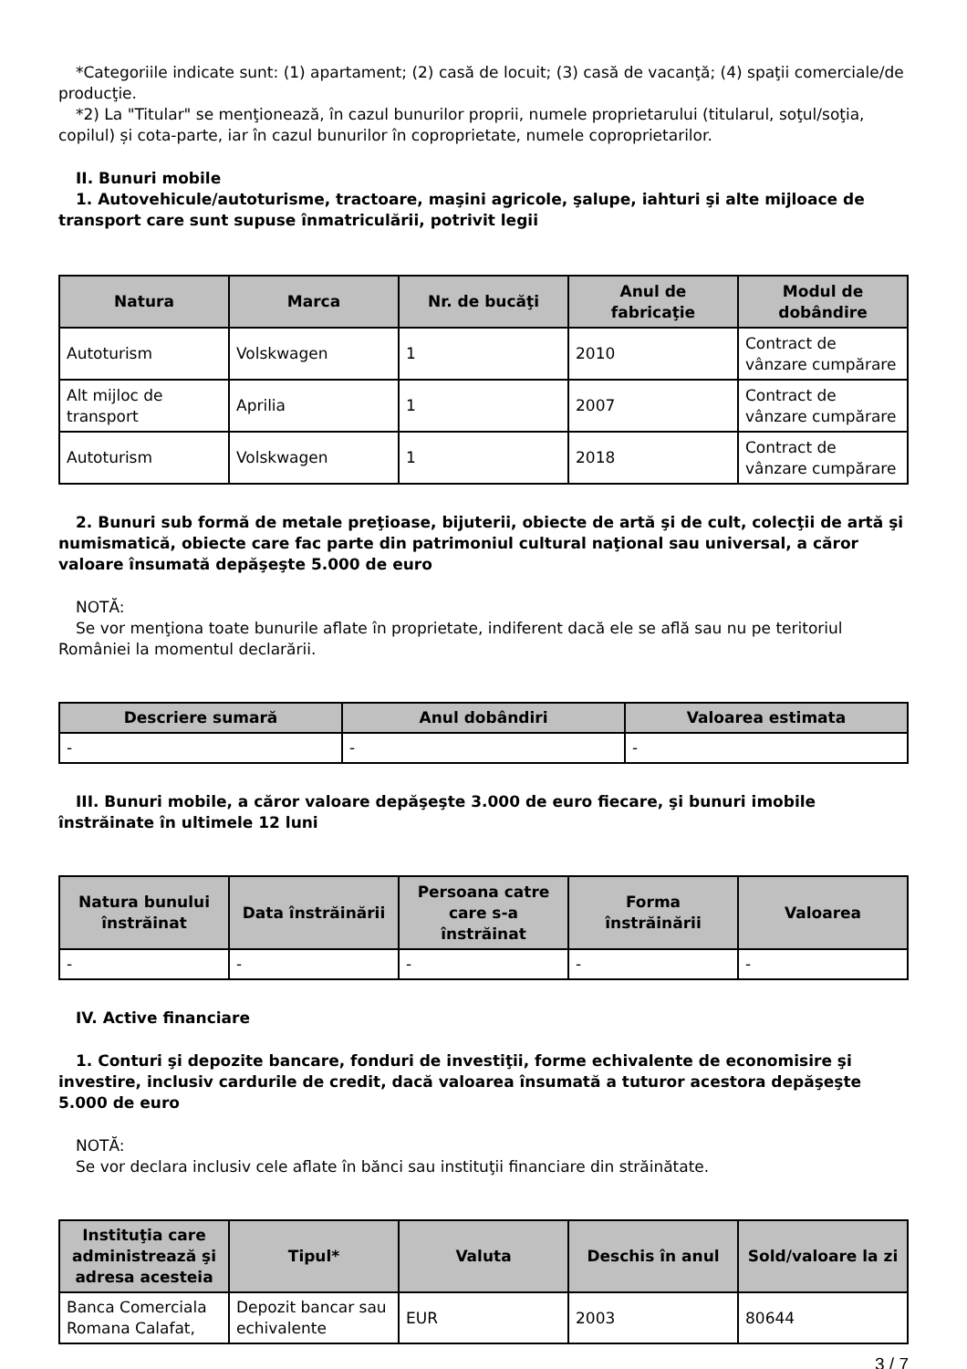*Categoriile indicate sunt: (1) apartament; (2) casă de locuit; (3) casă de vacanţă; (4) spaţii comerciale/de producţie.
*2) La "Titular" se menţionează, în cazul bunurilor proprii, numele proprietarului (titularul, soţul/soţia, copilul) și cota-parte, iar în cazul bunurilor în coproprietate, numele coproprietarilor.
II. Bunuri mobile
1. Autovehicule/autoturisme, tractoare, maşini agricole, şalupe, iahturi şi alte mijloace de transport care sunt supuse înmatriculării, potrivit legii
| Natura | Marca | Nr. de bucăţi | Anul de fabricaţie | Modul de dobândire |
| --- | --- | --- | --- | --- |
| Autoturism | Volskwagen | 1 | 2010 | Contract de vânzare cumpărare |
| Alt mijloc de transport | Aprilia | 1 | 2007 | Contract de vânzare cumpărare |
| Autoturism | Volskwagen | 1 | 2018 | Contract de vânzare cumpărare |
2. Bunuri sub formă de metale preţioase, bijuterii, obiecte de artă şi de cult, colecţii de artă şi numismatică, obiecte care fac parte din patrimoniul cultural naţional sau universal, a căror valoare însumată depăşeşte 5.000 de euro
NOTĂ:
Se vor menţiona toate bunurile aflate în proprietate, indiferent dacă ele se află sau nu pe teritoriul României la momentul declarării.
| Descriere sumară | Anul dobândiri | Valoarea estimata |
| --- | --- | --- |
| - | - | - |
III. Bunuri mobile, a căror valoare depăşeşte 3.000 de euro fiecare, şi bunuri imobile înstrăinate în ultimele 12 luni
| Natura bunului înstrăinat | Data înstrăinării | Persoana catre care s-a înstrăinat | Forma înstrăinării | Valoarea |
| --- | --- | --- | --- | --- |
| - | - | - | - | - |
IV. Active financiare
1. Conturi şi depozite bancare, fonduri de investiţii, forme echivalente de economisire şi investire, inclusiv cardurile de credit, dacă valoarea însumată a tuturor acestora depăşeşte 5.000 de euro
NOTĂ:
Se vor declara inclusiv cele aflate în bănci sau instituţii financiare din străinătate.
| Instituţia care administrează şi adresa acesteia | Tipul* | Valuta | Deschis în anul | Sold/valoare la zi |
| --- | --- | --- | --- | --- |
| Banca Comerciala Romana Calafat, | Depozit bancar sau echivalente | EUR | 2003 | 80644 |
3 / 7